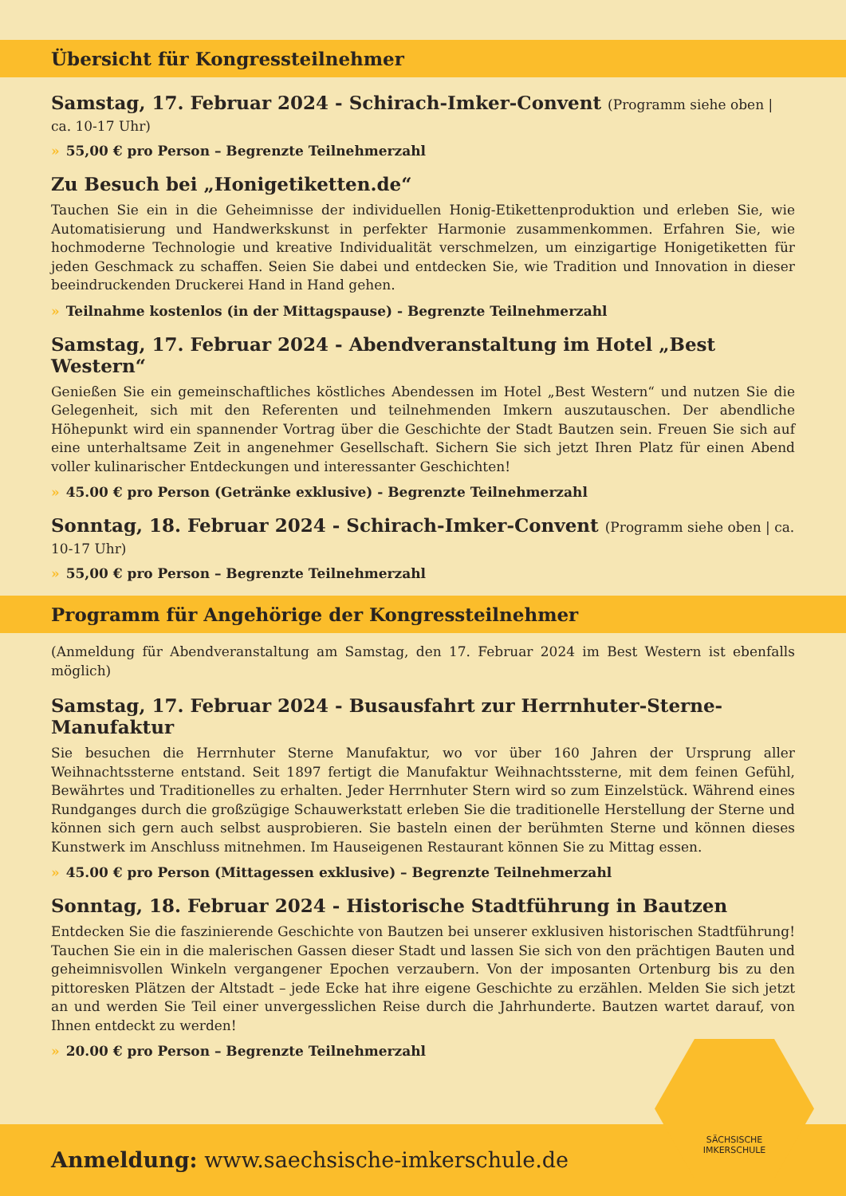Übersicht für Kongressteilnehmer
Samstag, 17. Februar 2024 - Schirach-Imker-Convent (Programm siehe oben | ca. 10-17 Uhr)
» 55,00 € pro Person – Begrenzte Teilnehmerzahl
Zu Besuch bei „Honigetiketten.de“
Tauchen Sie ein in die Geheimnisse der individuellen Honig-Etikettenproduktion und erleben Sie, wie Automatisierung und Handwerkskunst in perfekter Harmonie zusammenkommen. Erfahren Sie, wie hochmoderne Technologie und kreative Individualität verschmelzen, um einzigartige Honigetiketten für jeden Geschmack zu schaffen. Seien Sie dabei und entdecken Sie, wie Tradition und Innovation in dieser beeindruckenden Druckerei Hand in Hand gehen.
» Teilnahme kostenlos (in der Mittagspause) - Begrenzte Teilnehmerzahl
Samstag, 17. Februar 2024 - Abendveranstaltung im Hotel „Best Western“
Genießen Sie ein gemeinschaftliches köstliches Abendessen im Hotel „Best Western“ und nutzen Sie die Gelegenheit, sich mit den Referenten und teilnehmenden Imkern auszutauschen. Der abendliche Höhepunkt wird ein spannender Vortrag über die Geschichte der Stadt Bautzen sein. Freuen Sie sich auf eine unterhaltsame Zeit in angenehmer Gesellschaft. Sichern Sie sich jetzt Ihren Platz für einen Abend voller kulinarischer Entdeckungen und interessanter Geschichten!
» 45.00 € pro Person (Getränke exklusive) - Begrenzte Teilnehmerzahl
Sonntag, 18. Februar 2024 - Schirach-Imker-Convent (Programm siehe oben | ca. 10-17 Uhr)
» 55,00 € pro Person – Begrenzte Teilnehmerzahl
Programm für Angehörige der Kongressteilnehmer
(Anmeldung für Abendveranstaltung am Samstag, den 17. Februar 2024 im Best Western ist ebenfalls möglich)
Samstag, 17. Februar 2024 - Busausfahrt zur Herrnhuter-Sterne-Manufaktur
Sie besuchen die Herrnhuter Sterne Manufaktur, wo vor über 160 Jahren der Ursprung aller Weihnachtssterne entstand. Seit 1897 fertigt die Manufaktur Weihnachtssterne, mit dem feinen Gefühl, Bewährtes und Traditionelles zu erhalten. Jeder Herrnhuter Stern wird so zum Einzelstück. Während eines Rundganges durch die großzügige Schauwerkstatt erleben Sie die traditionelle Herstellung der Sterne und können sich gern auch selbst ausprobieren. Sie basteln einen der berühmten Sterne und können dieses Kunstwerk im Anschluss mitnehmen. Im Hauseigenen Restaurant können Sie zu Mittag essen.
» 45.00 € pro Person (Mittagessen exklusive) – Begrenzte Teilnehmerzahl
Sonntag, 18. Februar 2024 - Historische Stadtführung in Bautzen
Entdecken Sie die faszinierende Geschichte von Bautzen bei unserer exklusiven historischen Stadtführung! Tauchen Sie ein in die malerischen Gassen dieser Stadt und lassen Sie sich von den prächtigen Bauten und geheimnisvollen Winkeln vergangener Epochen verzaubern. Von der imposanten Ortenburg bis zu den pittoresken Plätzen der Altstadt – jede Ecke hat ihre eigene Geschichte zu erzählen. Melden Sie sich jetzt an und werden Sie Teil einer unvergesslichen Reise durch die Jahrhunderte. Bautzen wartet darauf, von Ihnen entdeckt zu werden!
» 20.00 € pro Person – Begrenzte Teilnehmerzahl
Anmeldung: www.saechsische-imkerschule.de
SÄCHSISCHE
IMKERSCHULE